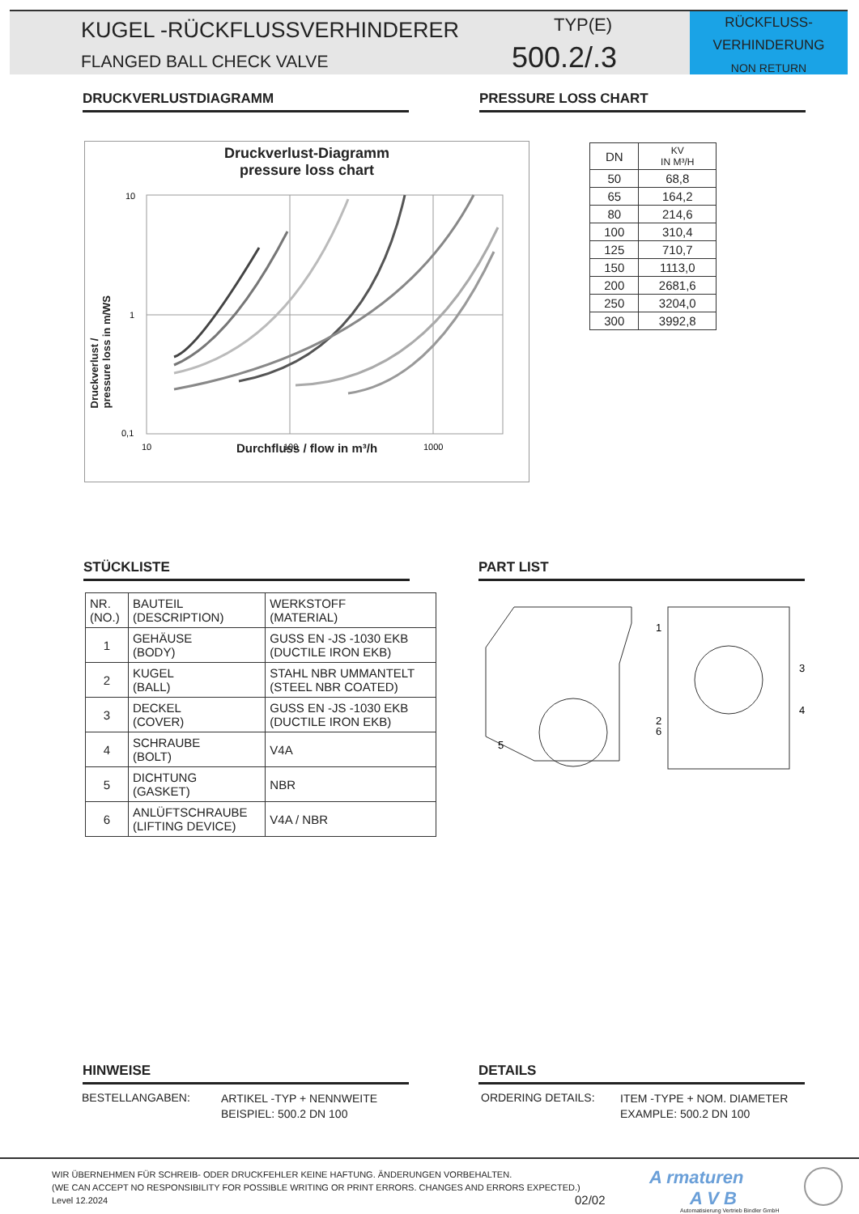KUGEL -RÜCKFLUSSVERHINDERER
FLANGED BALL CHECK VALVE
TYP(E)
500.2/.3
RÜCKFLUSS-
VERHINDERUNG
NON RETURN
DRUCKVERLUSTDIAGRAMM PRESSURE LOSS CHART
Druckverlust-Diagramm
pressure loss chart
10
1
0,1
10
100
1000
Druckverlust /
pressure loss in m/WS
Durchfluss / flow in m³/h
| DN | KV IN M³/H |
| --- | --- |
| 50 | 68,8 |
| 65 | 164,2 |
| 80 | 214,6 |
| 100 | 310,4 |
| 125 | 710,7 |
| 150 | 1113,0 |
| 200 | 2681,6 |
| 250 | 3204,0 |
| 300 | 3992,8 |
STÜCKLISTE PART LIST
| NR. (NO.) | BAUTEIL (DESCRIPTION) | WERKSTOFF (MATERIAL) |
| 1 | GEHÄUSE (BODY) | GUSS EN -JS -1030 EKB (DUCTILE IRON EKB) |
| 2 | KUGEL (BALL) | STAHL NBR UMMANTELT (STEEL NBR COATED) |
| 3 | DECKEL (COVER) | GUSS EN -JS -1030 EKB (DUCTILE IRON EKB) |
| 4 | SCHRAUBE (BOLT) | V4A |
| 5 | DICHTUNG (GASKET) | NBR |
| 6 | ANLÜFTSCHRAUBE (LIFTING DEVICE) | V4A / NBR |
1
2
6
5
3
4
HINWEISE DETAILS
BESTELLANGABEN:
ARTIKEL -TYP + NENNWEITE
BEISPIEL: 500.2 DN 100
ORDERING DETAILS:
ITEM -TYPE + NOM. DIAMETER
EXAMPLE: 500.2 DN 100
WIR ÜBERNEHMEN FÜR SCHREIB- ODER DRUCKFEHLER KEINE HAFTUNG. ÄNDERUNGEN VORBEHALTEN.
(WE CAN ACCEPT NO RESPONSIBILITY FOR POSSIBLE WRITING OR PRINT ERRORS. CHANGES AND ERRORS EXPECTED.)
Level 12.2024
02/02
A rmaturen
A V B
Automatisierung Vertrieb Bindler GmbH